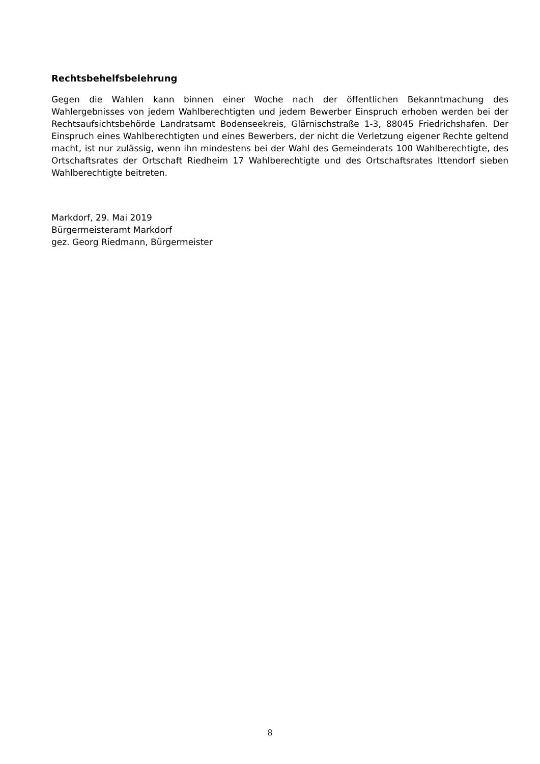Rechtsbehelfsbelehrung
Gegen die Wahlen kann binnen einer Woche nach der öffentlichen Bekanntmachung des Wahlergebnisses von jedem Wahlberechtigten und jedem Bewerber Einspruch erhoben werden bei der Rechtsaufsichtsbehörde Landratsamt Bodenseekreis, Glärnischstraße 1-3, 88045 Friedrichshafen. Der Einspruch eines Wahlberechtigten und eines Bewerbers, der nicht die Verletzung eigener Rechte geltend macht, ist nur zulässig, wenn ihn mindestens bei der Wahl des Gemeinderats 100 Wahlberechtigte, des Ortschaftsrates der Ortschaft Riedheim 17 Wahlberechtigte und des Ortschaftsrates Ittendorf sieben Wahlberechtigte beitreten.
Markdorf, 29. Mai 2019
Bürgermeisteramt Markdorf
gez. Georg Riedmann, Bürgermeister
8